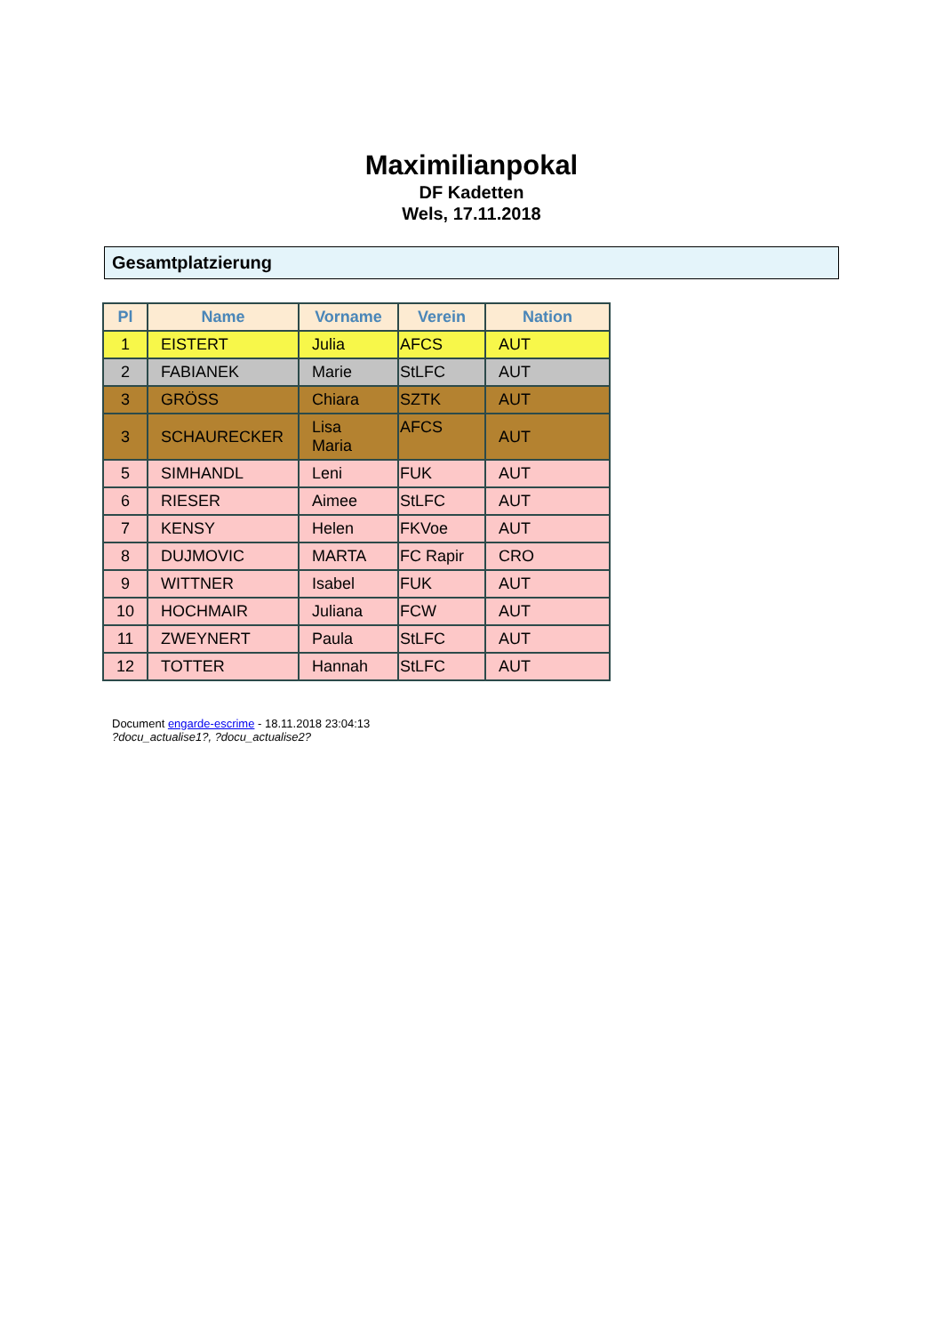Maximilianpokal
DF Kadetten
Wels, 17.11.2018
Gesamtplatzierung
| Pl | Name | Vorname | Verein | Nation |
| --- | --- | --- | --- | --- |
| 1 | EISTERT | Julia | AFCS | AUT |
| 2 | FABIANEK | Marie | StLFC | AUT |
| 3 | GRÖSS | Chiara | SZTK | AUT |
| 3 | SCHAURECKER | Lisa Maria | AFCS | AUT |
| 5 | SIMHANDL | Leni | FUK | AUT |
| 6 | RIESER | Aimee | StLFC | AUT |
| 7 | KENSY | Helen | FKVoe | AUT |
| 8 | DUJMOVIC | MARTA | FC Rapir | CRO |
| 9 | WITTNER | Isabel | FUK | AUT |
| 10 | HOCHMAIR | Juliana | FCW | AUT |
| 11 | ZWEYNERT | Paula | StLFC | AUT |
| 12 | TOTTER | Hannah | StLFC | AUT |
Document engarde-escrime - 18.11.2018 23:04:13
?docu_actualise1?, ?docu_actualise2?